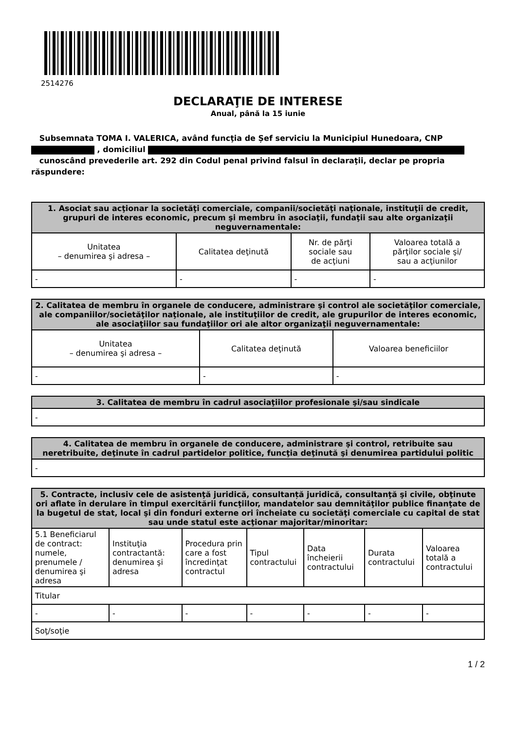2514276
DECLARAŢIE DE INTERESE
Anual, până la 15 iunie
Subsemnata TOMA I. VALERICA, având funcţia de Șef serviciu la Municipiul Hunedoara, CNP
, domiciliul
cunoscând prevederile art. 292 din Codul penal privind falsul în declaraţii, declar pe propria răspundere:
| 1. Asociat sau acţionar la societăţi comerciale, companii/societăţi naţionale, instituţii de credit, grupuri de interes economic, precum şi membru în asociaţii, fundaţii sau alte organizaţii neguvernamentale: | | | |
| --- | --- | --- | --- |
| Unitatea – denumirea şi adresa – | Calitatea deţinută | Nr. de părţi sociale sau de acţiuni | Valoarea totală a părţilor sociale şi/ sau a acţiunilor |
| - | - | - | - |
| 2. Calitatea de membru în organele de conducere, administrare şi control ale societăţilor comerciale, ale companiilor/societăţilor naţionale, ale instituţiilor de credit, ale grupurilor de interes economic, ale asociaţiilor sau fundaţiilor ori ale altor organizaţii neguvernamentale: | | |
| --- | --- | --- |
| Unitatea – denumirea şi adresa – | Calitatea deţinută | Valoarea beneficiilor |
| - | - | - |
| 3. Calitatea de membru în cadrul asociaţiilor profesionale şi/sau sindicale |
| --- |
| - |
| 4. Calitatea de membru în organele de conducere, administrare şi control, retribuite sau neretribuite, deţinute în cadrul partidelor politice, funcţia deţinută şi denumirea partidului politic |
| --- |
| - |
| 5. Contracte, inclusiv cele de asistenţă juridică, consultanță juridică, consultanţă şi civile, obţinute ori aflate în derulare în timpul exercitării funcţiilor, mandatelor sau demnităţilor publice finanţate de la bugetul de stat, local şi din fonduri externe ori încheiate cu societăţi comerciale cu capital de stat sau unde statul este acţionar majoritar/minoritar: | | | | | | |
| --- | --- | --- | --- | --- | --- | --- |
| 5.1 Beneficiarul de contract: numele, prenumele / denumirea şi adresa | Instituţia contractantă: denumirea şi adresa | Procedura prin care a fost încredinţat contractul | Tipul contractului | Data încheierii contractului | Durata contractului | Valoarea totală a contractului |
| Titular | | | | | | |
| - | - | - | - | - | - | - |
| Soţ/soţie | | | | | | |
1 / 2